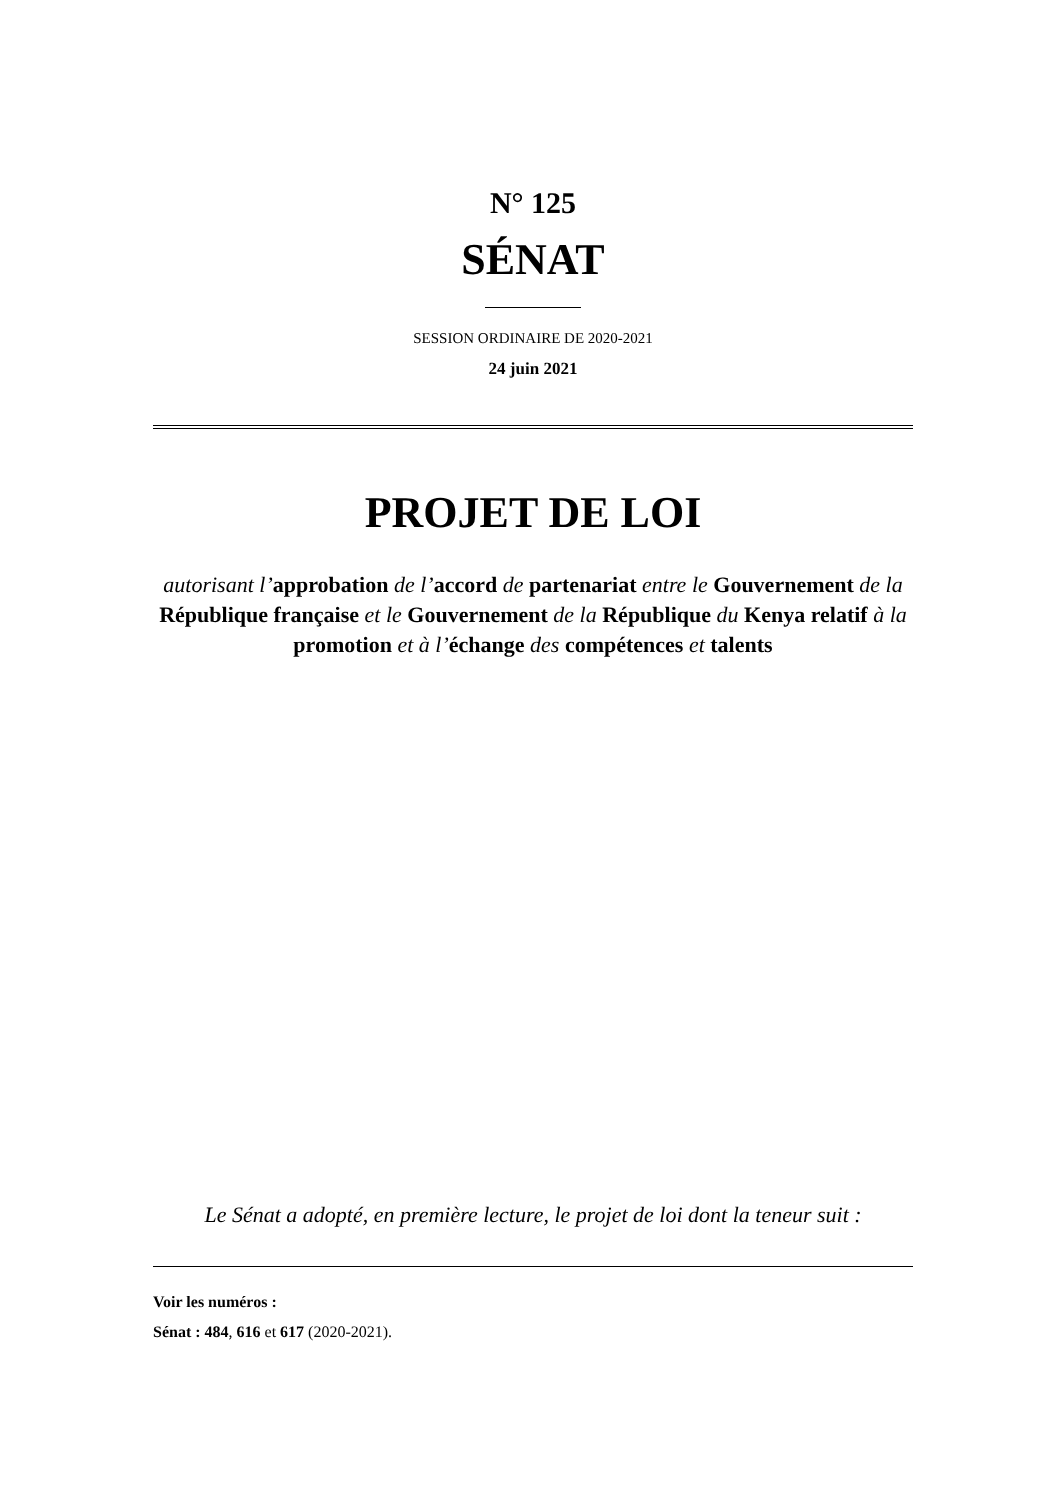N° 125
SÉNAT
SESSION ORDINAIRE DE 2020-2021
24 juin 2021
PROJET DE LOI
autorisant l’approbation de l’accord de partenariat entre le Gouvernement de la République française et le Gouvernement de la République du Kenya relatif à la promotion et à l’échange des compétences et talents
Le Sénat a adopté, en première lecture, le projet de loi dont la teneur suit :
Voir les numéros :
Sénat : 484, 616 et 617 (2020-2021).